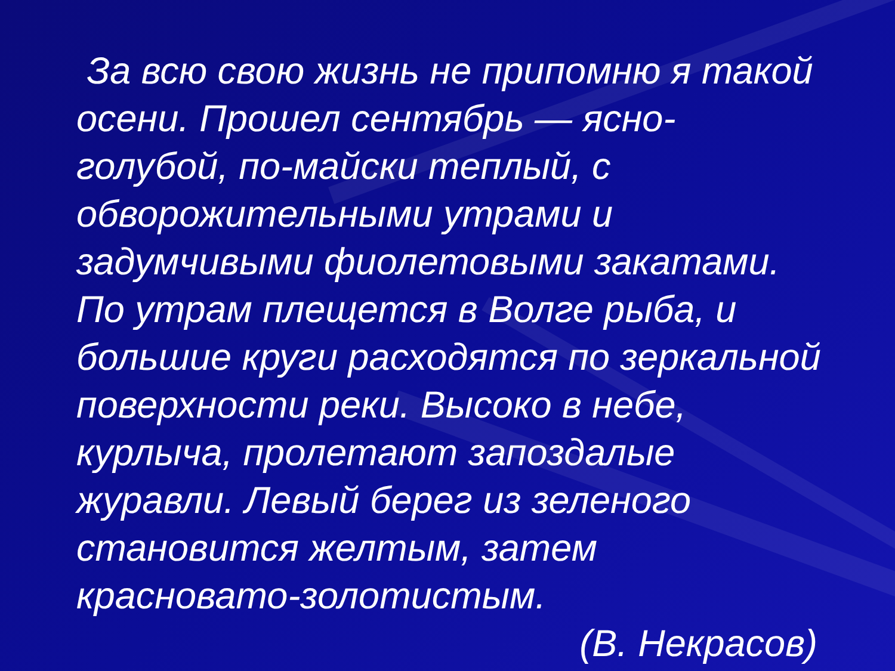За всю свою жизнь не припомню я такой осени. Прошел сентябрь — ясно-голубой, по-майски теплый, с обворожительными утрами и задумчивыми фиолетовыми закатами. По утрам плещется в Волге рыба, и большие круги расходятся по зеркальной поверхности реки. Высоко в небе, курлыча, пролетают запоздалые журавли. Левый берег из зеленого становится желтым, затем красновато-золотистым.
(В. Некрасов)